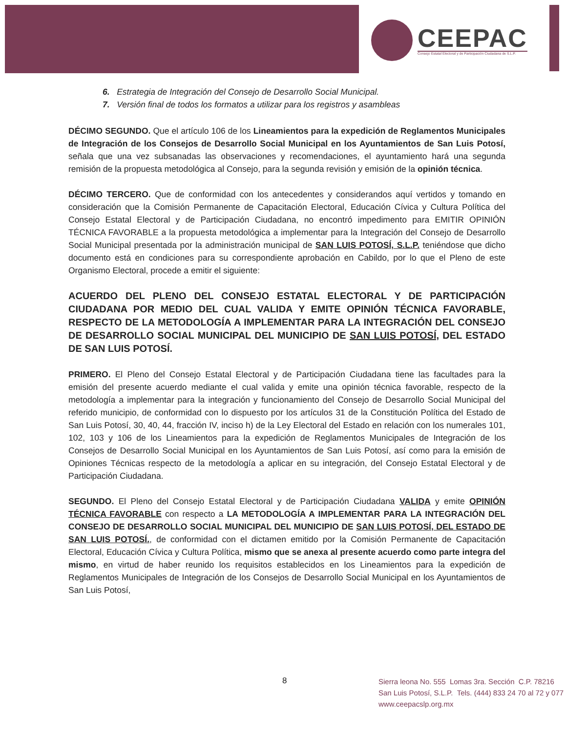CEEPAC
Consejo Estatal Electoral y de Participación Ciudadana de S.L.P.
6. Estrategia de Integración del Consejo de Desarrollo Social Municipal.
7. Versión final de todos los formatos a utilizar para los registros y asambleas
DÉCIMO SEGUNDO. Que el artículo 106 de los Lineamientos para la expedición de Reglamentos Municipales de Integración de los Consejos de Desarrollo Social Municipal en los Ayuntamientos de San Luis Potosí, señala que una vez subsanadas las observaciones y recomendaciones, el ayuntamiento hará una segunda remisión de la propuesta metodológica al Consejo, para la segunda revisión y emisión de la opinión técnica.
DÉCIMO TERCERO. Que de conformidad con los antecedentes y considerandos aquí vertidos y tomando en consideración que la Comisión Permanente de Capacitación Electoral, Educación Cívica y Cultura Política del Consejo Estatal Electoral y de Participación Ciudadana, no encontró impedimento para EMITIR OPINIÓN TÉCNICA FAVORABLE a la propuesta metodológica a implementar para la Integración del Consejo de Desarrollo Social Municipal presentada por la administración municipal de SAN LUIS POTOSÍ, S.L.P. teniéndose que dicho documento está en condiciones para su correspondiente aprobación en Cabildo, por lo que el Pleno de este Organismo Electoral, procede a emitir el siguiente:
ACUERDO DEL PLENO DEL CONSEJO ESTATAL ELECTORAL Y DE PARTICIPACIÓN CIUDADANA POR MEDIO DEL CUAL VALIDA Y EMITE OPINIÓN TÉCNICA FAVORABLE, RESPECTO DE LA METODOLOGÍA A IMPLEMENTAR PARA LA INTEGRACIÓN DEL CONSEJO DE DESARROLLO SOCIAL MUNICIPAL DEL MUNICIPIO DE SAN LUIS POTOSÍ, DEL ESTADO DE SAN LUIS POTOSÍ.
PRIMERO. El Pleno del Consejo Estatal Electoral y de Participación Ciudadana tiene las facultades para la emisión del presente acuerdo mediante el cual valida y emite una opinión técnica favorable, respecto de la metodología a implementar para la integración y funcionamiento del Consejo de Desarrollo Social Municipal del referido municipio, de conformidad con lo dispuesto por los artículos 31 de la Constitución Política del Estado de San Luis Potosí, 30, 40, 44, fracción IV, inciso h) de la Ley Electoral del Estado en relación con los numerales 101, 102, 103 y 106 de los Lineamientos para la expedición de Reglamentos Municipales de Integración de los Consejos de Desarrollo Social Municipal en los Ayuntamientos de San Luis Potosí, así como para la emisión de Opiniones Técnicas respecto de la metodología a aplicar en su integración, del Consejo Estatal Electoral y de Participación Ciudadana.
SEGUNDO. El Pleno del Consejo Estatal Electoral y de Participación Ciudadana VALIDA y emite OPINIÓN TÉCNICA FAVORABLE con respecto a LA METODOLOGÍA A IMPLEMENTAR PARA LA INTEGRACIÓN DEL CONSEJO DE DESARROLLO SOCIAL MUNICIPAL DEL MUNICIPIO DE SAN LUIS POTOSÍ, DEL ESTADO DE SAN LUIS POTOSÍ., de conformidad con el dictamen emitido por la Comisión Permanente de Capacitación Electoral, Educación Cívica y Cultura Política, mismo que se anexa al presente acuerdo como parte integra del mismo, en virtud de haber reunido los requisitos establecidos en los Lineamientos para la expedición de Reglamentos Municipales de Integración de los Consejos de Desarrollo Social Municipal en los Ayuntamientos de San Luis Potosí,
8
Sierra leona No. 555 Lomas 3ra. Sección C.P. 78216
San Luis Potosí, S.L.P. Tels. (444) 833 24 70 al 72 y 077
www.ceepacslp.org.mx